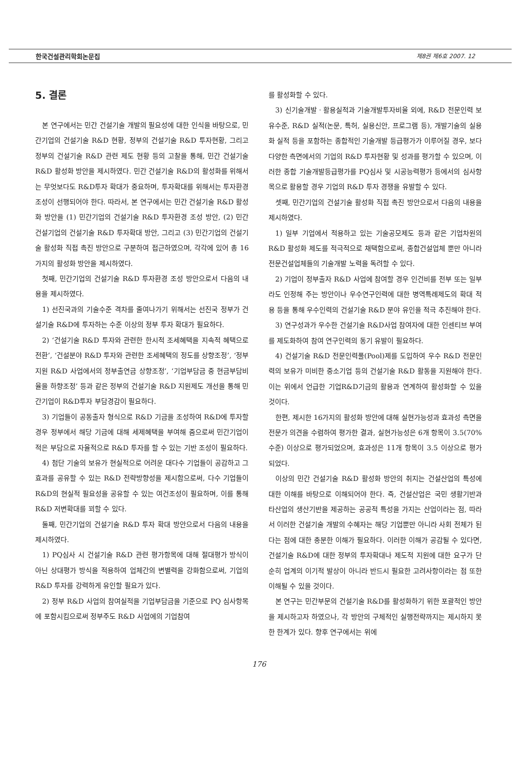한국건설관리학회논문집 제8권 제6호 2007. 12
5. 결론
본 연구에서는 민간 건설기술 개발의 필요성에 대한 인식을 바탕으로, 민간기업의 건설기술 R&D 현황, 정부의 건설기술 R&D 투자현황, 그리고 정부의 건설기술 R&D 관련 제도 현황 등의 고찰을 통해, 민간 건설기술 R&D 활성화 방안을 제시하였다. 민간 건설기술 R&D의 활성화를 위해서는 무엇보다도 R&D투자 확대가 중요하며, 투자확대를 위해서는 투자환경 조성이 선행되어야 한다. 따라서, 본 연구에서는 민간 건설기술 R&D 활성화 방안을 (1) 민간기업의 건설기술 R&D 투자환경 조성 방안, (2) 민간 건설기업의 건설기술 R&D 투자확대 방안, 그리고 (3) 민간기업의 건설기술 활성화 직접 촉진 방안으로 구분하여 접근하였으며, 각각에 있어 총 16가지의 활성화 방안을 제시하였다.
첫째, 민간기업의 건설기술 R&D 투자환경 조성 방안으로서 다음의 내용을 제시하였다.
1) 선진국과의 기술수준 격차를 줄여나가기 위해서는 선진국 정부가 건설기술 R&D에 투자하는 수준 이상의 정부 투자 확대가 필요하다.
2) ‘건설기술 R&D 투자와 관련한 한시적 조세혜택을 지속적 혜택으로 전환’, ‘건설분야 R&D 투자와 관련한 조세혜택의 정도를 상향조정’, ‘정부지원 R&D 사업에서의 정부출연금 상향조정’, ‘기업부담금 중 현금부담비율을 하향조정’ 등과 같은 정부의 건설기술 R&D 지원제도 개선을 통해 민간기업이 R&D투자 부담경감이 필요하다.
3) 기업들이 공동출자 형식으로 R&D 기금을 조성하여 R&D에 투자할 경우 정부에서 해당 기금에 대해 세제혜택을 부여해 줌으로써 민간기업이 적은 부담으로 자율적으로 R&D 투자를 할 수 있는 기반 조성이 필요하다.
4) 첨단 기술의 보유가 현실적으로 어려운 대다수 기업들이 공감하고 그 효과를 공유할 수 있는 R&D 전략방향성을 제시함으로써, 다수 기업들이 R&D의 현실적 필요성을 공유할 수 있는 여건조성이 필요하며, 이를 통해 R&D 저변확대를 꾀할 수 있다.
둘째, 민간기업의 건설기술 R&D 투자 확대 방안으로서 다음의 내용을 제시하였다.
1) PQ심사 시 건설기술 R&D 관련 평가항목에 대해 절대평가 방식이 아닌 상대평가 방식을 적용하여 업체간의 변별력을 강화함으로써, 기업의 R&D 투자를 강력하게 유인할 필요가 있다.
2) 정부 R&D 사업의 참여실적을 기업부담금을 기준으로 PQ 심사항목에 포함시킴으로써 정부주도 R&D 사업에의 기업참여
를 활성화할 수 있다.
3) 신기술개발ㆍ활용실적과 기술개발투자비율 외에, R&D 전문인력 보유수준, R&D 실적(논문, 특허, 실용신안, 프로그램 등), 개발기술의 실용화 실적 등을 포함하는 종합적인 기술개발 등급평가가 이루어질 경우, 보다 다양한 측면에서의 기업의 R&D 투자현황 및 성과를 평가할 수 있으며, 이러한 종합 기술개발등급평가를 PQ심사 및 시공능력평가 등에서의 심사항목으로 활용할 경우 기업의 R&D 투자 경쟁을 유발할 수 있다.
셋째, 민간기업의 건설기술 활성화 직접 촉진 방안으로서 다음의 내용을 제시하였다.
1) 일부 기업에서 적용하고 있는 기술공모제도 등과 같은 기업차원의 R&D 활성화 제도를 적극적으로 채택함으로써, 종합건설업체 뿐만 아니라 전문건설업체들의 기술개발 노력을 독려할 수 있다.
2) 기업이 정부출자 R&D 사업에 참여할 경우 인건비를 전부 또는 일부라도 인정해 주는 방안이나 우수연구인력에 대한 병역특례제도의 확대 적용 등을 통해 우수인력의 건설기술 R&D 분야 유인을 적극 추진해야 한다.
3) 연구성과가 우수한 건설기술 R&D사업 참여자에 대한 인센티브 부여를 제도화하여 참여 연구인력의 동기 유발이 필요하다.
4) 건설기술 R&D 전문인력풀(Pool)제를 도입하여 우수 R&D 전문인력의 보유가 미비한 중소기업 등의 건설기술 R&D 활동을 지원해야 한다. 이는 위에서 언급한 기업R&D기금의 활용과 연계하여 활성화할 수 있을 것이다.
한편, 제시한 16가지의 활성화 방안에 대해 실현가능성과 효과성 측면을 전문가 의견을 수렴하여 평가한 결과, 실현가능성은 6개 항목이 3.5(70% 수준) 이상으로 평가되었으며, 효과성은 11개 항목이 3.5 이상으로 평가되었다.
이상의 민간 건설기술 R&D 활성화 방안의 취지는 건설산업의 특성에 대한 이해를 바탕으로 이해되어야 한다. 즉, 건설산업은 국민 생활기반과 타산업의 생산기반을 제공하는 공공적 특성을 가지는 산업이라는 점, 따라서 이러한 건설기술 개발의 수혜자는 해당 기업뿐만 아니라 사회 전체가 된다는 점에 대한 충분한 이해가 필요하다. 이러한 이해가 공감될 수 있다면, 건설기술 R&D에 대한 정부의 투자확대나 제도적 지원에 대한 요구가 단순히 업계의 이기적 발상이 아니라 반드시 필요한 고려사항이라는 점 또한 이해될 수 있을 것이다.
본 연구는 민간부문의 건설기술 R&D를 활성화하기 위한 포괄적인 방안을 제시하고자 하였으나, 각 방안의 구체적인 실행전략까지는 제시하지 못한 한계가 있다. 향후 연구에서는 위에
176